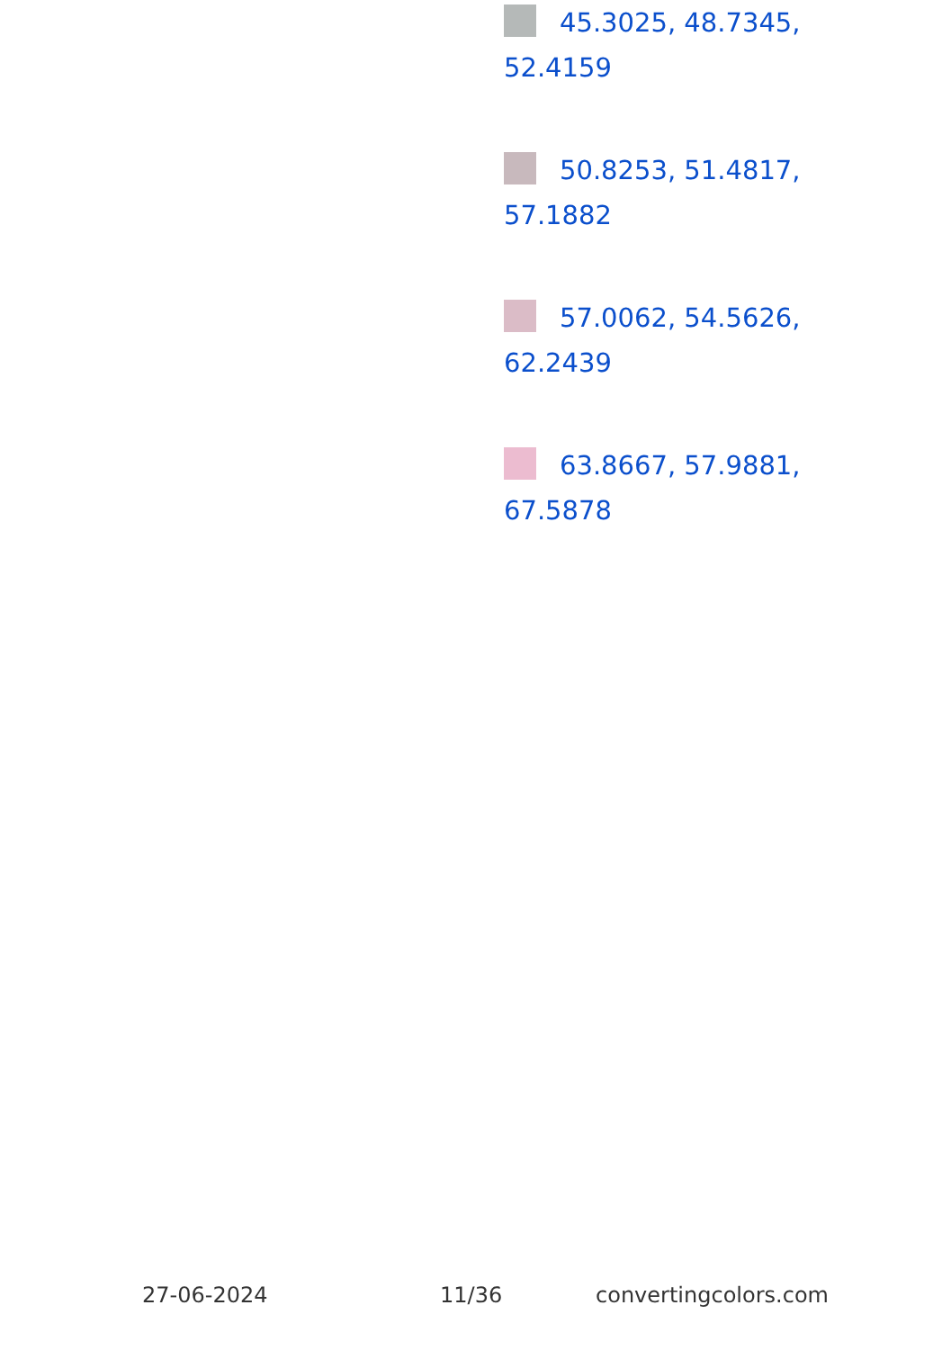45.3025, 48.7345, 52.4159
50.8253, 51.4817, 57.1882
57.0062, 54.5626, 62.2439
63.8667, 57.9881, 67.5878
27-06-2024 11/36 convertingcolors.com